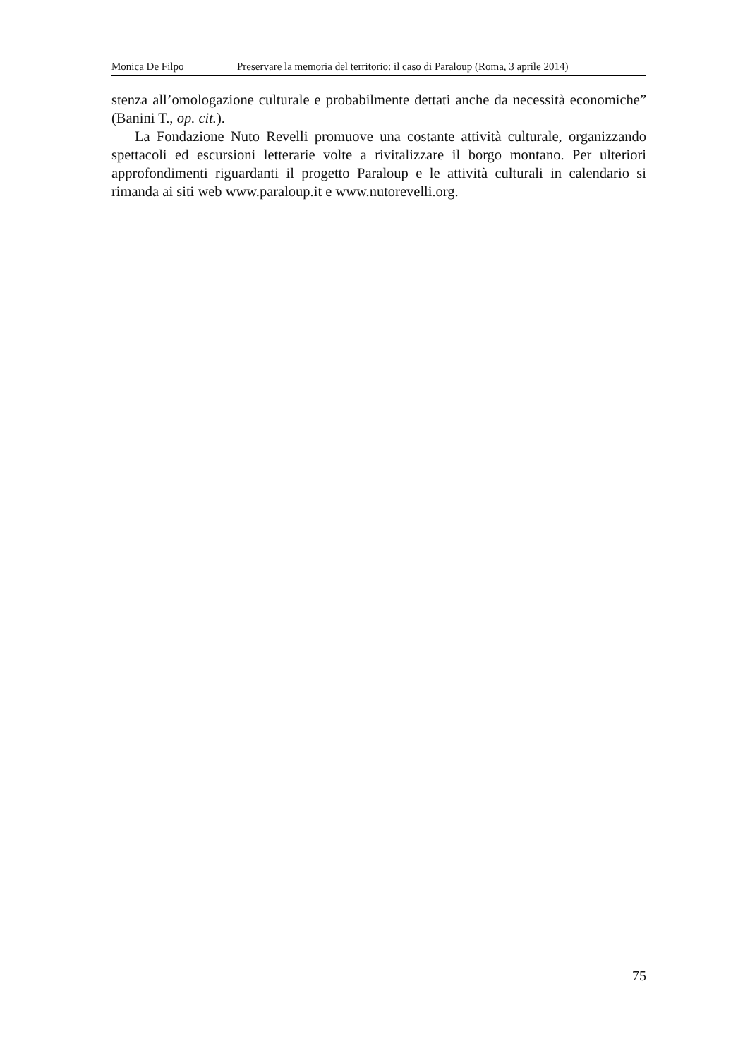Monica De Filpo Preservare la memoria del territorio: il caso di Paraloup (Roma, 3 aprile 2014)
stenza all’omologazione culturale e probabilmente dettati anche da necessità economiche” (Banini T., op. cit.).
La Fondazione Nuto Revelli promuove una costante attività culturale, organizzando spettacoli ed escursioni letterarie volte a rivitalizzare il borgo montano. Per ulteriori approfondimenti riguardanti il progetto Paraloup e le attività culturali in calendario si rimanda ai siti web www.paraloup.it e www.nutorevelli.org.
75